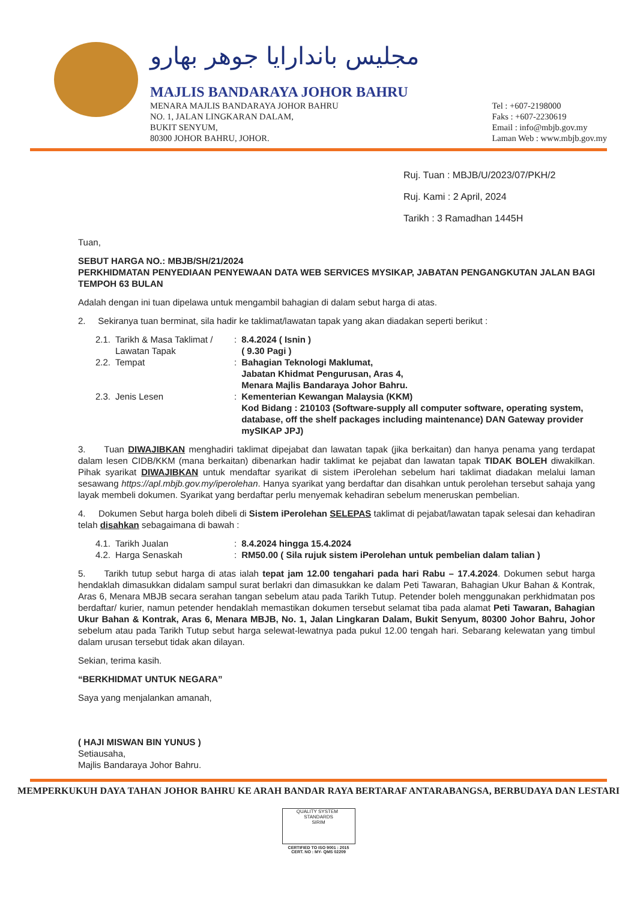مجليس باندارايا جوهر بهارو
MAJLIS BANDARAYA JOHOR BAHRU
MENARA MAJLIS BANDARAYA JOHOR BAHRU
NO. 1, JALAN LINGKARAN DALAM,
BUKIT SENYUM,
80300 JOHOR BAHRU, JOHOR.
Tel : +607-2198000
Faks : +607-2230619
Email : info@mbjb.gov.my
Laman Web : www.mbjb.gov.my
Ruj. Tuan : MBJB/U/2023/07/PKH/2
Ruj. Kami : 2 April, 2024
Tarikh : 3 Ramadhan 1445H
Tuan,
SEBUT HARGA NO.: MBJB/SH/21/2024
PERKHIDMATAN PENYEDIAAN PENYEWAAN DATA WEB SERVICES MYSIKAP, JABATAN PENGANGKUTAN JALAN BAGI TEMPOH 63 BULAN
Adalah dengan ini tuan dipelawa untuk mengambil bahagian di dalam sebut harga di atas.
2. Sekiranya tuan berminat, sila hadir ke taklimat/lawatan tapak yang akan diadakan seperti berikut :
| 2.1. | Tarikh & Masa Taklimat / Lawatan Tapak | : | 8.4.2024 ( Isnin ) ( 9.30 Pagi ) |
| 2.2. | Tempat | : | Bahagian Teknologi Maklumat, Jabatan Khidmat Pengurusan, Aras 4, Menara Majlis Bandaraya Johor Bahru. |
| 2.3. | Jenis Lesen | : | Kementerian Kewangan Malaysia (KKM) Kod Bidang : 210103 (Software-supply all computer software, operating system, database, off the shelf packages including maintenance) DAN Gateway provider mySIKAP JPJ) |
3. Tuan DIWAJIBKAN menghadiri taklimat dipejabat dan lawatan tapak (jika berkaitan) dan hanya penama yang terdapat dalam lesen CIDB/KKM (mana berkaitan) dibenarkan hadir taklimat ke pejabat dan lawatan tapak TIDAK BOLEH diwakilkan. Pihak syarikat DIWAJIBKAN untuk mendaftar syarikat di sistem iPerolehan sebelum hari taklimat diadakan melalui laman sesawang https://apl.mbjb.gov.my/iperolehan. Hanya syarikat yang berdaftar dan disahkan untuk perolehan tersebut sahaja yang layak membeli dokumen. Syarikat yang berdaftar perlu menyemak kehadiran sebelum meneruskan pembelian.
4. Dokumen Sebut harga boleh dibeli di Sistem iPerolehan SELEPAS taklimat di pejabat/lawatan tapak selesai dan kehadiran telah disahkan sebagaimana di bawah :
| 4.1. | Tarikh Jualan | : | 8.4.2024 hingga 15.4.2024 |
| 4.2. | Harga Senaskah | : | RM50.00 ( Sila rujuk sistem iPerolehan untuk pembelian dalam talian ) |
5. Tarikh tutup sebut harga di atas ialah tepat jam 12.00 tengahari pada hari Rabu – 17.4.2024. Dokumen sebut harga hendaklah dimasukkan didalam sampul surat berlakri dan dimasukkan ke dalam Peti Tawaran, Bahagian Ukur Bahan & Kontrak, Aras 6, Menara MBJB secara serahan tangan sebelum atau pada Tarikh Tutup. Petender boleh menggunakan perkhidmatan pos berdaftar/ kurier, namun petender hendaklah memastikan dokumen tersebut selamat tiba pada alamat Peti Tawaran, Bahagian Ukur Bahan & Kontrak, Aras 6, Menara MBJB, No. 1, Jalan Lingkaran Dalam, Bukit Senyum, 80300 Johor Bahru, Johor sebelum atau pada Tarikh Tutup sebut harga selewat-lewatnya pada pukul 12.00 tengah hari. Sebarang kelewatan yang timbul dalam urusan tersebut tidak akan dilayan.
Sekian, terima kasih.
“BERKHIDMAT UNTUK NEGARA”
Saya yang menjalankan amanah,
( HAJI MISWAN BIN YUNUS )
Setiausaha,
Majlis Bandaraya Johor Bahru.
MEMPERKUKUH DAYA TAHAN JOHOR BAHRU KE ARAH BANDAR RAYA BERTARAF ANTARABANGSA, BERBUDAYA DAN LESTARI
QUALITY SYSTEM STANDARDS
SIRIM
CERTIFIED TO ISO 9001 : 2015
CERT. NO : MY- QMS 02209